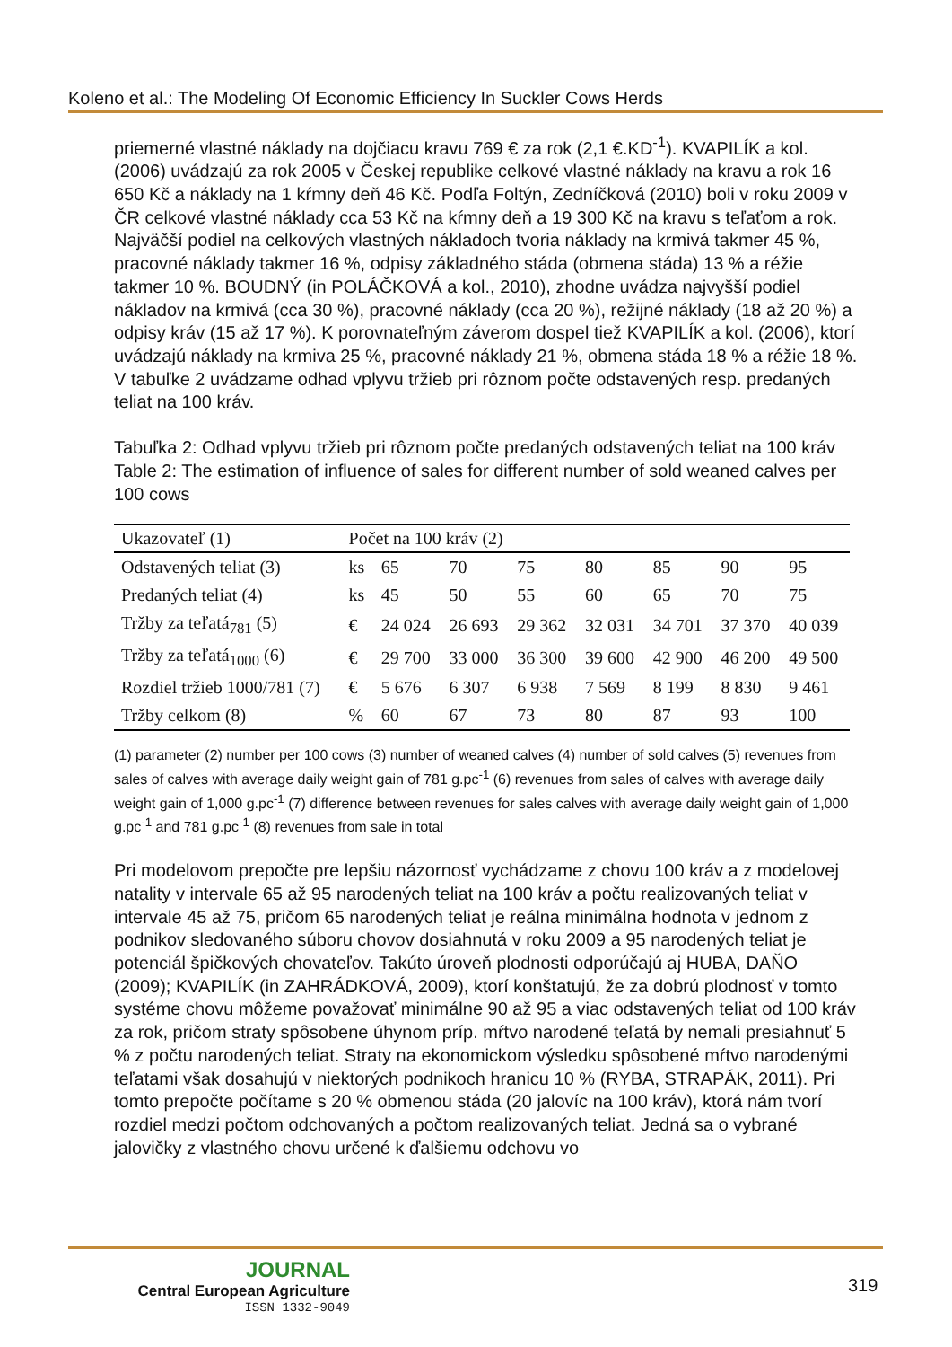Koleno et al.: The Modeling Of Economic Efficiency In Suckler Cows Herds
priemerné vlastné náklady na dojčiacu kravu 769 € za rok (2,1 €.KD<sup>-1</sup>). KVAPILÍK a kol. (2006) uvádzajú za rok 2005 v Českej republike celkové vlastné náklady na kravu a rok 16 650 Kč a náklady na 1 kŕmny deň 46 Kč. Podľa Foltýn, Zedníčková (2010) boli v roku 2009 v ČR celkové vlastné náklady cca 53 Kč na kŕmny deň a 19 300 Kč na kravu s teľaťom a rok. Najväčší podiel na celkových vlastných nákladoch tvoria náklady na krmivá takmer 45 %, pracovné náklady takmer 16 %, odpisy základného stáda (obmena stáda) 13 % a réžie takmer 10 %. BOUDNÝ (in POLÁČKOVÁ a kol., 2010), zhodne uvádza najvyšší podiel nákladov na krmivá (cca 30 %), pracovné náklady (cca 20 %), režijné náklady (18 až 20 %) a odpisy kráv (15 až 17 %). K porovnateľným záverom dospel tiež KVAPILÍK a kol. (2006), ktorí uvádzajú náklady na krmiva 25 %, pracovné náklady 21 %, obmena stáda 18 % a réžie 18 %. V tabuľke 2 uvádzame odhad vplyvu tržieb pri rôznom počte odstavených resp. predaných teliat na 100 kráv.
Tabuľka 2: Odhad vplyvu tržieb pri rôznom počte predaných odstavených teliat na 100 kráv
Table 2: The estimation of influence of sales for different number of sold weaned calves per 100 cows
| Ukazovateľ (1) | Počet na 100 kráv (2) | | | | | | | |
| --- | --- | --- | --- | --- | --- | --- | --- | --- |
| Odstavených teliat (3) | ks | 65 | 70 | 75 | 80 | 85 | 90 | 95 |
| Predaných teliat (4) | ks | 45 | 50 | 55 | 60 | 65 | 70 | 75 |
| Tržby za teľatá<sub>781</sub> (5) | € | 24 024 | 26 693 | 29 362 | 32 031 | 34 701 | 37 370 | 40 039 |
| Tržby za teľatá<sub>1000</sub> (6) | € | 29 700 | 33 000 | 36 300 | 39 600 | 42 900 | 46 200 | 49 500 |
| Rozdiel tržieb 1000/781 (7) | € | 5 676 | 6 307 | 6 938 | 7 569 | 8 199 | 8 830 | 9 461 |
| Tržby celkom (8) | % | 60 | 67 | 73 | 80 | 87 | 93 | 100 |
(1) parameter (2) number per 100 cows (3) number of weaned calves (4) number of sold calves (5) revenues from sales of calves with average daily weight gain of 781 g.pc<sup>-1</sup> (6) revenues from sales of calves with average daily weight gain of 1,000 g.pc<sup>-1</sup> (7) difference between revenues for sales calves with average daily weight gain of 1,000 g.pc<sup>-1</sup> and 781 g.pc<sup>-1</sup> (8) revenues from sale in total
Pri modelovom prepočte pre lepšiu názornosť vychádzame z chovu 100 kráv a z modelovej natality v intervale 65 až 95 narodených teliat na 100 kráv a počtu realizovaných teliat v intervale 45 až 75, pričom 65 narodených teliat je reálna minimálna hodnota v jednom z podnikov sledovaného súboru chovov dosiahnutá v roku 2009 a 95 narodených teliat je potenciál špičkových chovateľov. Takúto úroveň plodnosti odporúčajú aj HUBA, DAŇO (2009); KVAPILÍK (in ZAHRÁDKOVÁ, 2009), ktorí konštatujú, že za dobrú plodnosť v tomto systéme chovu môžeme považovať minimálne 90 až 95 a viac odstavených teliat od 100 kráv za rok, pričom straty spôsobene úhynom príp. mŕtvo narodené teľatá by nemali presiahnuť 5 % z počtu narodených teliat. Straty na ekonomickom výsledku spôsobené mŕtvo narodenými teľatami však dosahujú v niektorých podnikoch hranicu 10 % (RYBA, STRAPÁK, 2011). Pri tomto prepočte počítame s 20 % obmenou stáda (20 jalovíc na 100 kráv), ktorá nám tvorí rozdiel medzi počtom odchovaných a počtom realizovaných teliat. Jedná sa o vybrané jalovičky z vlastného chovu určené k ďalšiemu odchovu vo
JOURNAL
Central European Agriculture
ISSN 1332-9049
319